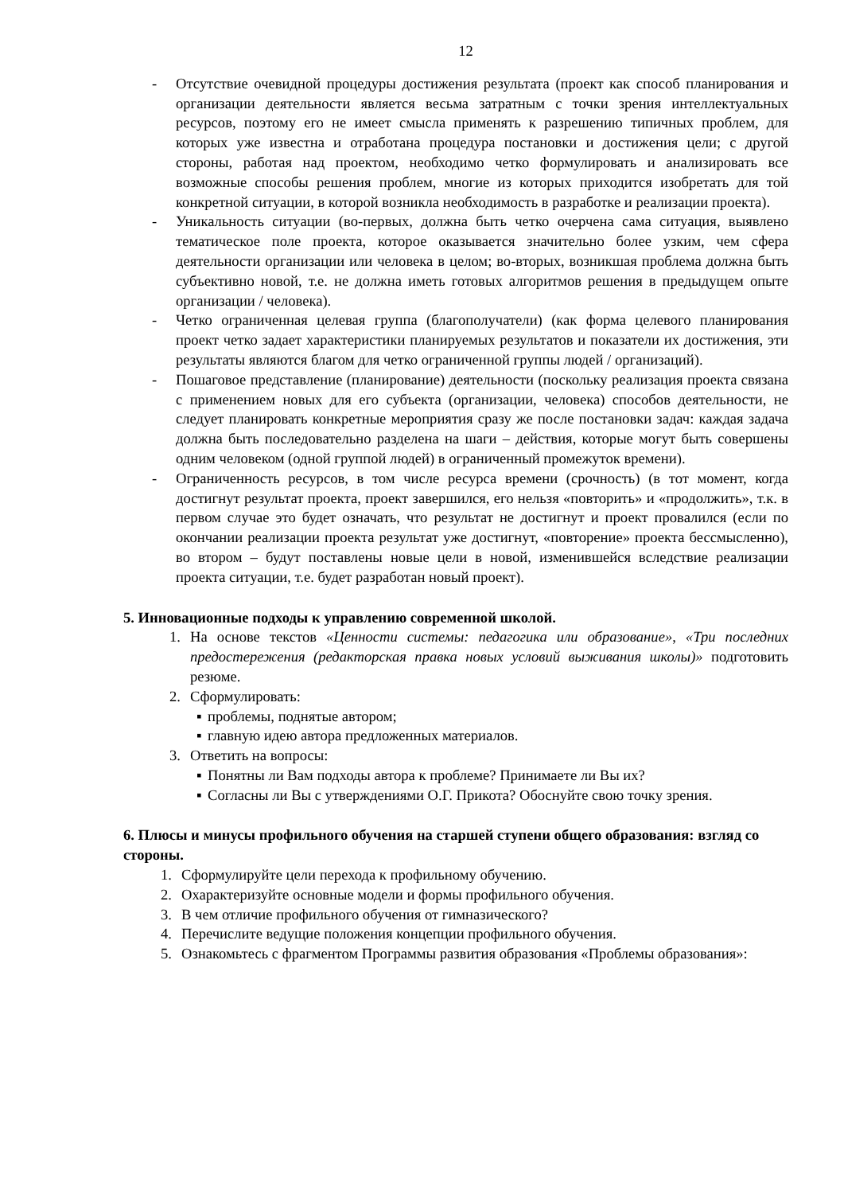12
- Отсутствие очевидной процедуры достижения результата (проект как способ планирования и организации деятельности является весьма затратным с точки зрения интеллектуальных ресурсов, поэтому его не имеет смысла применять к разрешению типичных проблем, для которых уже известна и отработана процедура постановки и достижения цели; с другой стороны, работая над проектом, необходимо четко формулировать и анализировать все возможные способы решения проблем, многие из которых приходится изобретать для той конкретной ситуации, в которой возникла необходимость в разработке и реализации проекта).
- Уникальность ситуации (во-первых, должна быть четко очерчена сама ситуация, выявлено тематическое поле проекта, которое оказывается значительно более узким, чем сфера деятельности организации или человека в целом; во-вторых, возникшая проблема должна быть субъективно новой, т.е. не должна иметь готовых алгоритмов решения в предыдущем опыте организации / человека).
- Четко ограниченная целевая группа (благополучатели) (как форма целевого планирования проект четко задает характеристики планируемых результатов и показатели их достижения, эти результаты являются благом для четко ограниченной группы людей / организаций).
- Пошаговое представление (планирование) деятельности (поскольку реализация проекта связана с применением новых для его субъекта (организации, человека) способов деятельности, не следует планировать конкретные мероприятия сразу же после постановки задач: каждая задача должна быть последовательно разделена на шаги – действия, которые могут быть совершены одним человеком (одной группой людей) в ограниченный промежуток времени).
- Ограниченность ресурсов, в том числе ресурса времени (срочность) (в тот момент, когда достигнут результат проекта, проект завершился, его нельзя «повторить» и «продолжить», т.к. в первом случае это будет означать, что результат не достигнут и проект провалился (если по окончании реализации проекта результат уже достигнут, «повторение» проекта бессмысленно), во втором – будут поставлены новые цели в новой, изменившейся вследствие реализации проекта ситуации, т.е. будет разработан новый проект).
5. Инновационные подходы к управлению современной школой.
1. На основе текстов «Ценности системы: педагогика или образование», «Три последних предостережения (редакторская правка новых условий выживания школы)» подготовить резюме.
2. Сформулировать:
▪ проблемы, поднятые автором;
▪ главную идею автора предложенных материалов.
3. Ответить на вопросы:
▪ Понятны ли Вам подходы автора к проблеме? Принимаете ли Вы их?
▪ Согласны ли Вы с утверждениями О.Г. Прикота? Обоснуйте свою точку зрения.
6. Плюсы и минусы профильного обучения на старшей ступени общего образования: взгляд со стороны.
1. Сформулируйте цели перехода к профильному обучению.
2. Охарактеризуйте основные модели и формы профильного обучения.
3. В чем отличие профильного обучения от гимназического?
4. Перечислите ведущие положения концепции профильного обучения.
5. Ознакомьтесь с фрагментом Программы развития образования «Проблемы образования»: